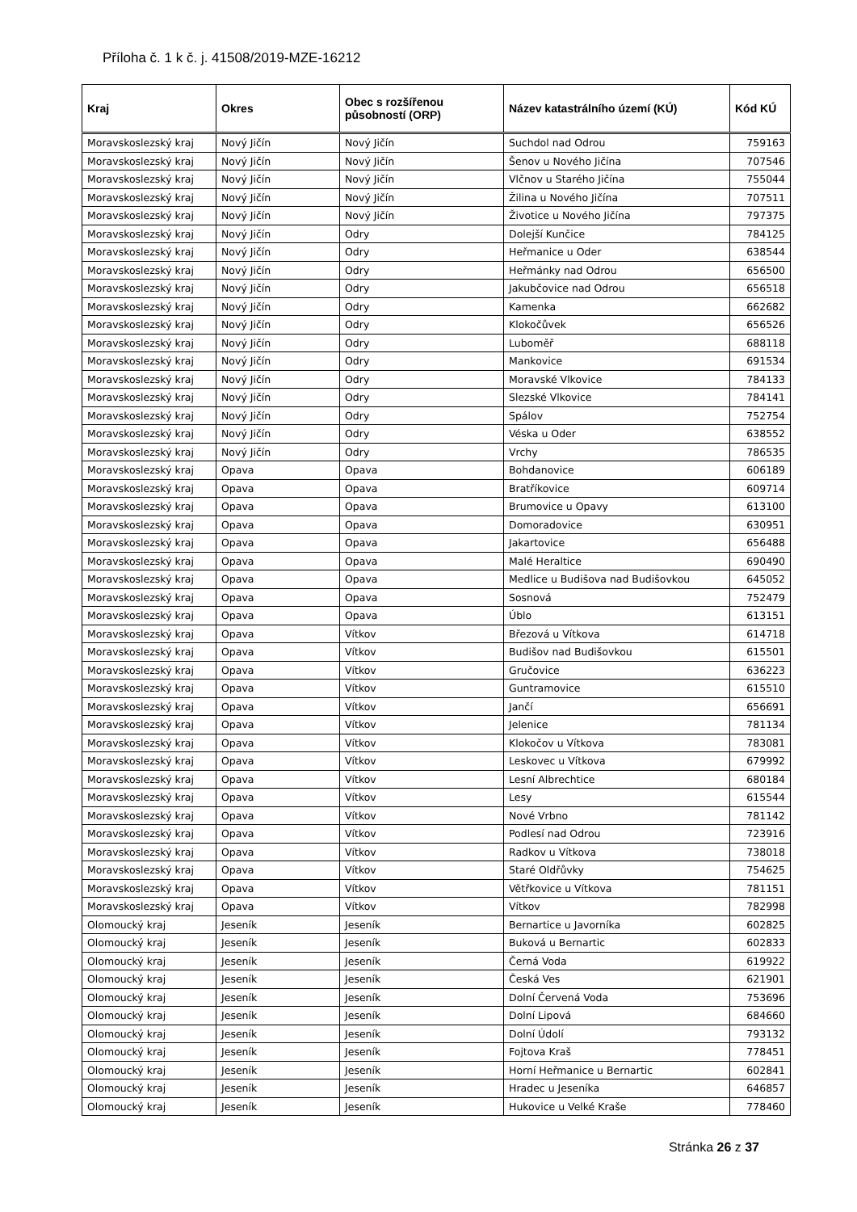Příloha č. 1 k č. j. 41508/2019-MZE-16212
| Kraj | Okres | Obec s rozšířenou působností (ORP) | Název katastrálního území (KÚ) | Kód KÚ |
| --- | --- | --- | --- | --- |
| Moravskoslezský kraj | Nový Jičín | Nový Jičín | Suchdol nad Odrou | 759163 |
| Moravskoslezský kraj | Nový Jičín | Nový Jičín | Šenov u Nového Jičína | 707546 |
| Moravskoslezský kraj | Nový Jičín | Nový Jičín | Vlčnov u Starého Jičína | 755044 |
| Moravskoslezský kraj | Nový Jičín | Nový Jičín | Žilina u Nového Jičína | 707511 |
| Moravskoslezský kraj | Nový Jičín | Nový Jičín | Životice u Nového Jičína | 797375 |
| Moravskoslezský kraj | Nový Jičín | Odry | Dolejší Kunčice | 784125 |
| Moravskoslezský kraj | Nový Jičín | Odry | Heřmanice u Oder | 638544 |
| Moravskoslezský kraj | Nový Jičín | Odry | Heřmánky nad Odrou | 656500 |
| Moravskoslezský kraj | Nový Jičín | Odry | Jakubčovice nad Odrou | 656518 |
| Moravskoslezský kraj | Nový Jičín | Odry | Kamenka | 662682 |
| Moravskoslezský kraj | Nový Jičín | Odry | Klokočůvek | 656526 |
| Moravskoslezský kraj | Nový Jičín | Odry | Luboměř | 688118 |
| Moravskoslezský kraj | Nový Jičín | Odry | Mankovice | 691534 |
| Moravskoslezský kraj | Nový Jičín | Odry | Moravské Vlkovice | 784133 |
| Moravskoslezský kraj | Nový Jičín | Odry | Slezské Vlkovice | 784141 |
| Moravskoslezský kraj | Nový Jičín | Odry | Spálov | 752754 |
| Moravskoslezský kraj | Nový Jičín | Odry | Véska u Oder | 638552 |
| Moravskoslezský kraj | Nový Jičín | Odry | Vrchy | 786535 |
| Moravskoslezský kraj | Opava | Opava | Bohdanovice | 606189 |
| Moravskoslezský kraj | Opava | Opava | Bratříkovice | 609714 |
| Moravskoslezský kraj | Opava | Opava | Brumovice u Opavy | 613100 |
| Moravskoslezský kraj | Opava | Opava | Domoradovice | 630951 |
| Moravskoslezský kraj | Opava | Opava | Jakartovice | 656488 |
| Moravskoslezský kraj | Opava | Opava | Malé Heraltice | 690490 |
| Moravskoslezský kraj | Opava | Opava | Medlice u Budišova nad Budišovkou | 645052 |
| Moravskoslezský kraj | Opava | Opava | Sosnová | 752479 |
| Moravskoslezský kraj | Opava | Opava | Úblo | 613151 |
| Moravskoslezský kraj | Opava | Vítkov | Březová u Vítkova | 614718 |
| Moravskoslezský kraj | Opava | Vítkov | Budišov nad Budišovkou | 615501 |
| Moravskoslezský kraj | Opava | Vítkov | Gručovice | 636223 |
| Moravskoslezský kraj | Opava | Vítkov | Guntramovice | 615510 |
| Moravskoslezský kraj | Opava | Vítkov | Jančí | 656691 |
| Moravskoslezský kraj | Opava | Vítkov | Jelenice | 781134 |
| Moravskoslezský kraj | Opava | Vítkov | Klokočov u Vítkova | 783081 |
| Moravskoslezský kraj | Opava | Vítkov | Leskovec u Vítkova | 679992 |
| Moravskoslezský kraj | Opava | Vítkov | Lesní Albrechtice | 680184 |
| Moravskoslezský kraj | Opava | Vítkov | Lesy | 615544 |
| Moravskoslezský kraj | Opava | Vítkov | Nové Vrbno | 781142 |
| Moravskoslezský kraj | Opava | Vítkov | Podlesí nad Odrou | 723916 |
| Moravskoslezský kraj | Opava | Vítkov | Radkov u Vítkova | 738018 |
| Moravskoslezský kraj | Opava | Vítkov | Staré Oldřůvky | 754625 |
| Moravskoslezský kraj | Opava | Vítkov | Větřkovice u Vítkova | 781151 |
| Moravskoslezský kraj | Opava | Vítkov | Vítkov | 782998 |
| Olomoucký kraj | Jeseník | Jeseník | Bernartice u Javorníka | 602825 |
| Olomoucký kraj | Jeseník | Jeseník | Buková u Bernartic | 602833 |
| Olomoucký kraj | Jeseník | Jeseník | Černá Voda | 619922 |
| Olomoucký kraj | Jeseník | Jeseník | Česká Ves | 621901 |
| Olomoucký kraj | Jeseník | Jeseník | Dolní Červená Voda | 753696 |
| Olomoucký kraj | Jeseník | Jeseník | Dolní Lipová | 684660 |
| Olomoucký kraj | Jeseník | Jeseník | Dolní Údolí | 793132 |
| Olomoucký kraj | Jeseník | Jeseník | Fojtova Kraš | 778451 |
| Olomoucký kraj | Jeseník | Jeseník | Horní Heřmanice u Bernartic | 602841 |
| Olomoucký kraj | Jeseník | Jeseník | Hradec u Jeseníka | 646857 |
| Olomoucký kraj | Jeseník | Jeseník | Hukovice u Velké Kraše | 778460 |
Stránka 26 z 37